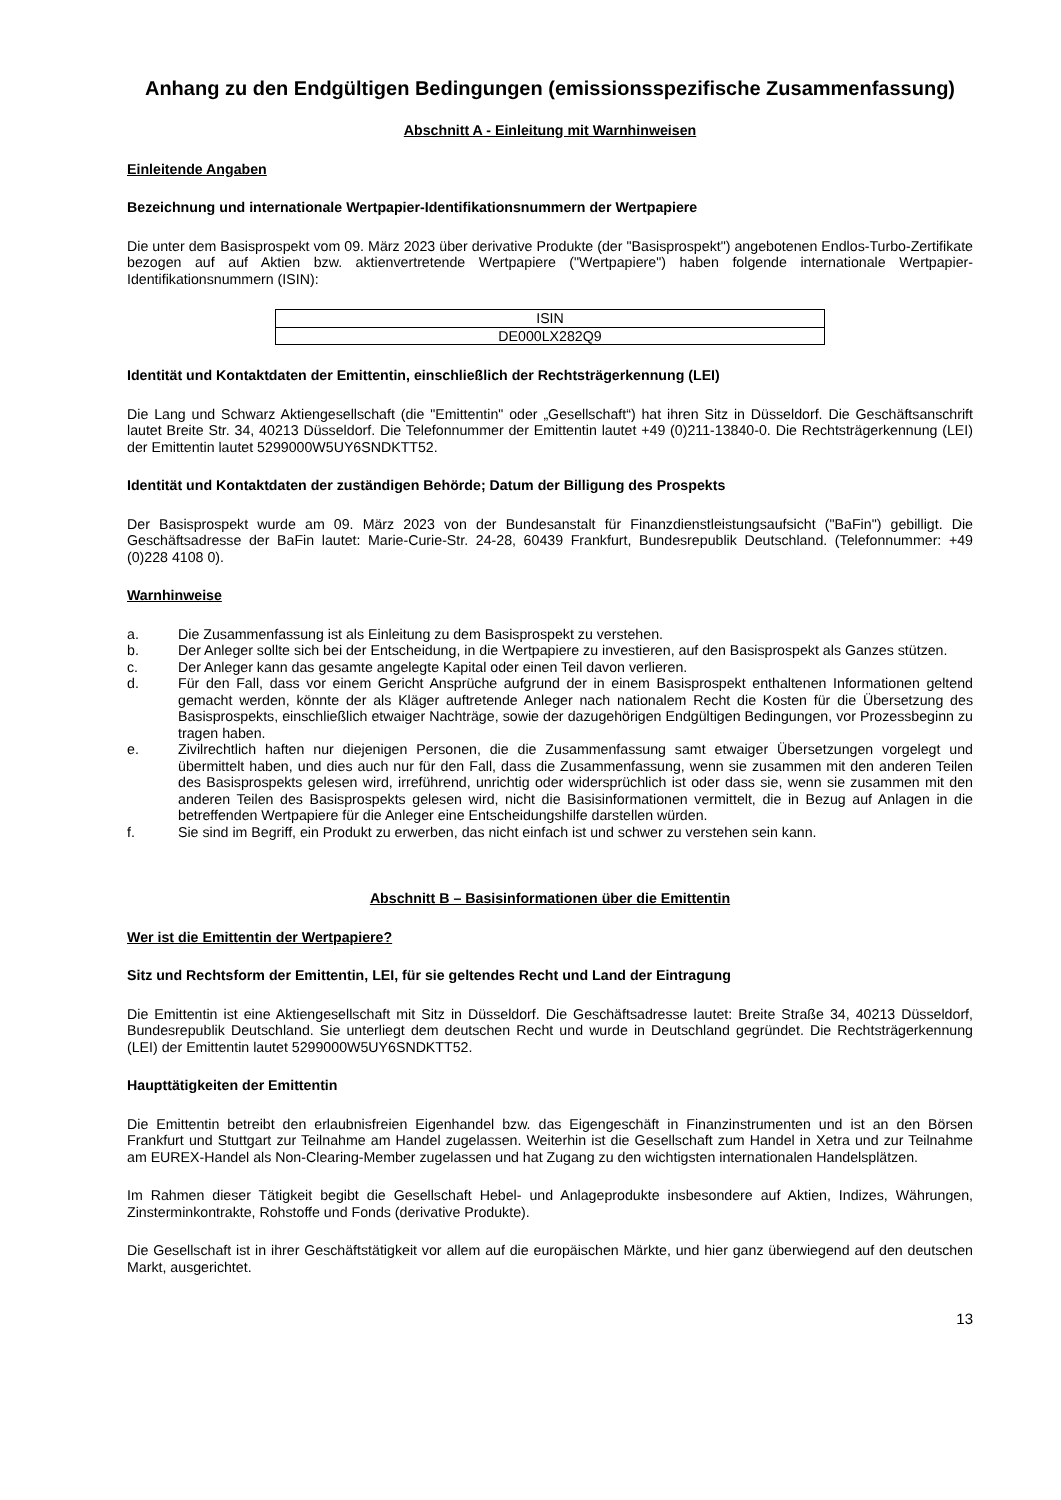Anhang zu den Endgültigen Bedingungen (emissionsspezifische Zusammenfassung)
Abschnitt A - Einleitung mit Warnhinweisen
Einleitende Angaben
Bezeichnung und internationale Wertpapier-Identifikationsnummern der Wertpapiere
Die unter dem Basisprospekt vom 09. März 2023 über derivative Produkte (der "Basisprospekt") angebotenen Endlos-Turbo-Zertifikate bezogen auf auf Aktien bzw. aktienvertretende Wertpapiere ("Wertpapiere") haben folgende internationale Wertpapier-Identifikationsnummern (ISIN):
| ISIN |
| DE000LX282Q9 |
Identität und Kontaktdaten der Emittentin, einschließlich der Rechtsträgerkennung (LEI)
Die Lang und Schwarz Aktiengesellschaft (die "Emittentin" oder „Gesellschaft“) hat ihren Sitz in Düsseldorf. Die Geschäftsanschrift lautet Breite Str. 34, 40213 Düsseldorf. Die Telefonnummer der Emittentin lautet +49 (0)211-13840-0. Die Rechtsträgerkennung (LEI) der Emittentin lautet 5299000W5UY6SNDKTT52.
Identität und Kontaktdaten der zuständigen Behörde; Datum der Billigung des Prospekts
Der Basisprospekt wurde am 09. März 2023 von der Bundesanstalt für Finanzdienstleistungsaufsicht ("BaFin") gebilligt. Die Geschäftsadresse der BaFin lautet: Marie-Curie-Str. 24-28, 60439 Frankfurt, Bundesrepublik Deutschland. (Telefonnummer: +49 (0)228 4108 0).
Warnhinweise
a. Die Zusammenfassung ist als Einleitung zu dem Basisprospekt zu verstehen.
b. Der Anleger sollte sich bei der Entscheidung, in die Wertpapiere zu investieren, auf den Basisprospekt als Ganzes stützen.
c. Der Anleger kann das gesamte angelegte Kapital oder einen Teil davon verlieren.
d. Für den Fall, dass vor einem Gericht Ansprüche aufgrund der in einem Basisprospekt enthaltenen Informationen geltend gemacht werden, könnte der als Kläger auftretende Anleger nach nationalem Recht die Kosten für die Übersetzung des Basisprospekts, einschließlich etwaiger Nachträge, sowie der dazugehörigen Endgültigen Bedingungen, vor Prozessbeginn zu tragen haben.
e. Zivilrechtlich haften nur diejenigen Personen, die die Zusammenfassung samt etwaiger Übersetzungen vorgelegt und übermittelt haben, und dies auch nur für den Fall, dass die Zusammenfassung, wenn sie zusammen mit den anderen Teilen des Basisprospekts gelesen wird, irreführend, unrichtig oder widersprüchlich ist oder dass sie, wenn sie zusammen mit den anderen Teilen des Basisprospekts gelesen wird, nicht die Basisinformationen vermittelt, die in Bezug auf Anlagen in die betreffenden Wertpapiere für die Anleger eine Entscheidungshilfe darstellen würden.
f. Sie sind im Begriff, ein Produkt zu erwerben, das nicht einfach ist und schwer zu verstehen sein kann.
Abschnitt B – Basisinformationen über die Emittentin
Wer ist die Emittentin der Wertpapiere?
Sitz und Rechtsform der Emittentin, LEI, für sie geltendes Recht und Land der Eintragung
Die Emittentin ist eine Aktiengesellschaft mit Sitz in Düsseldorf. Die Geschäftsadresse lautet: Breite Straße 34, 40213 Düsseldorf, Bundesrepublik Deutschland. Sie unterliegt dem deutschen Recht und wurde in Deutschland gegründet. Die Rechtsträgerkennung (LEI) der Emittentin lautet 5299000W5UY6SNDKTT52.
Haupttätigkeiten der Emittentin
Die Emittentin betreibt den erlaubnisfreien Eigenhandel bzw. das Eigengeschäft in Finanzinstrumenten und ist an den Börsen Frankfurt und Stuttgart zur Teilnahme am Handel zugelassen. Weiterhin ist die Gesellschaft zum Handel in Xetra und zur Teilnahme am EUREX-Handel als Non-Clearing-Member zugelassen und hat Zugang zu den wichtigsten internationalen Handelsplätzen.
Im Rahmen dieser Tätigkeit begibt die Gesellschaft Hebel- und Anlageprodukte insbesondere auf Aktien, Indizes, Währungen, Zinsterminkontrakte, Rohstoffe und Fonds (derivative Produkte).
Die Gesellschaft ist in ihrer Geschäftstätigkeit vor allem auf die europäischen Märkte, und hier ganz überwiegend auf den deutschen Markt, ausgerichtet.
13